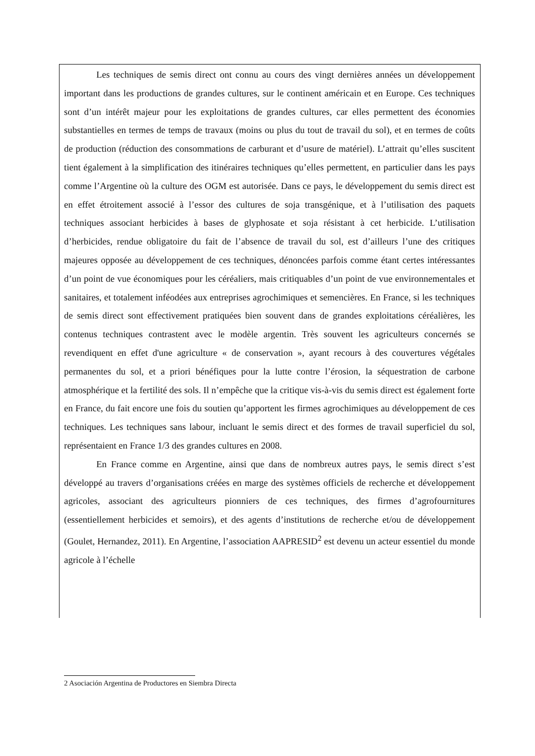Les techniques de semis direct ont connu au cours des vingt dernières années un développement important dans les productions de grandes cultures, sur le continent américain et en Europe. Ces techniques sont d’un intérêt majeur pour les exploitations de grandes cultures, car elles permettent des économies substantielles en termes de temps de travaux (moins ou plus du tout de travail du sol), et en termes de coûts de production (réduction des consommations de carburant et d’usure de matériel). L’attrait qu’elles suscitent tient également à la simplification des itinéraires techniques qu’elles permettent, en particulier dans les pays comme l’Argentine où la culture des OGM est autorisée. Dans ce pays, le développement du semis direct est en effet étroitement associé à l’essor des cultures de soja transgénique, et à l’utilisation des paquets techniques associant herbicides à bases de glyphosate et soja résistant à cet herbicide. L’utilisation d’herbicides, rendue obligatoire du fait de l’absence de travail du sol, est d’ailleurs l’une des critiques majeures opposée au développement de ces techniques, dénoncées parfois comme étant certes intéressantes d’un point de vue économiques pour les céréaliers, mais critiquables d’un point de vue environnementales et sanitaires, et totalement inféodées aux entreprises agrochimiques et semencières. En France, si les techniques de semis direct sont effectivement pratiquées bien souvent dans de grandes exploitations céréalières, les contenus techniques contrastent avec le modèle argentin. Très souvent les agriculteurs concernés se revendiquent en effet d'une agriculture « de conservation », ayant recours à des couvertures végétales permanentes du sol, et a priori bénéfiques pour la lutte contre l’érosion, la séquestration de carbone atmosphérique et la fertilité des sols. Il n’empêche que la critique vis-à-vis du semis direct est également forte en France, du fait encore une fois du soutien qu’apportent les firmes agrochimiques au développement de ces techniques. Les techniques sans labour, incluant le semis direct et des formes de travail superficiel du sol, représentaient en France 1/3 des grandes cultures en 2008.
En France comme en Argentine, ainsi que dans de nombreux autres pays, le semis direct s’est développé au travers d’organisations créées en marge des systèmes officiels de recherche et développement agricoles, associant des agriculteurs pionniers de ces techniques, des firmes d’agrofournitures (essentiellement herbicides et semoirs), et des agents d’institutions de recherche et/ou de développement (Goulet, Hernandez, 2011). En Argentine, l’association AAPRESID<sup>2</sup> est devenu un acteur essentiel du monde agricole à l’échelle
2 Asociación Argentina de Productores en Siembra Directa